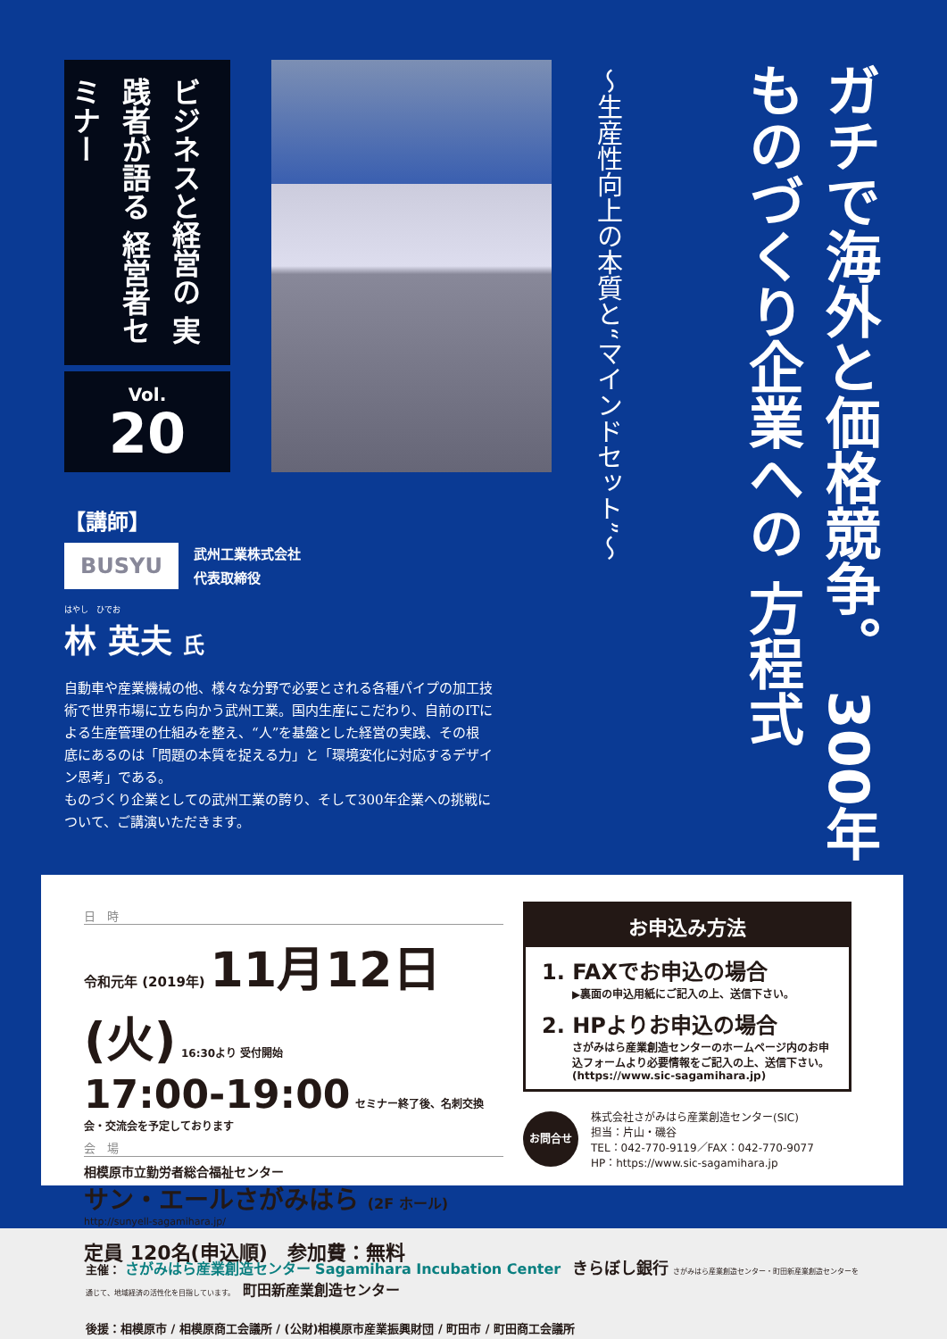ビジネスと経営の 実践者が語る 経営者セミナー
Vol.
20
ガチで海外と価格競争。 300年ものづくり企業への 方程式
〜生産性向上の本質と“マインドセット”〜
【講師】
BUSYU 武州工業株式会社
代表取締役
はやし　ひでお
林 英夫 氏
自動車や産業機械の他、様々な分野で必要とされる各種パイプの加工技術で世界市場に立ち向かう武州工業。国内生産にこだわり、自前のITによる生産管理の仕組みを整え、“人”を基盤とした経営の実践、その根底にあるのは「問題の本質を捉える力」と「環境変化に対応するデザイン思考」である。
ものづくり企業としての武州工業の誇り、そして300年企業への挑戦について、ご講演いただきます。
日　時
令和元年 (2019年) 11月12日(火) 16:30より 受付開始
17:00-19:00 セミナー終了後、名刺交換会・交流会を予定しております
会　場
相模原市立勤労者総合福祉センター
サン・エールさがみはら (2F ホール)
http://sunyell-sagamihara.jp/
定員 120名(申込順)　参加費：無料
お申込み方法
1. FAXでお申込の場合
▶裏面の申込用紙にご記入の上、送信下さい。
2. HPよりお申込の場合
さがみはら産業創造センターのホームページ内のお申込フォームより必要情報をご記入の上、送信下さい。(https://www.sic-sagamihara.jp)
お問合せ
株式会社さがみはら産業創造センター(SIC)
担当：片山・磯谷
TEL：042-770-9119／FAX：042-770-9077
HP：https://www.sic-sagamihara.jp
主催： さがみはら産業創造センター Sagamihara Incubation Center　きらぼし銀行 さがみはら産業創造センター・町田新産業創造センターを通じて、地域経済の活性化を目指しています。　町田新産業創造センター
後援：相模原市 / 相模原商工会議所 / (公財)相模原市産業振興財団 / 町田市 / 町田商工会議所